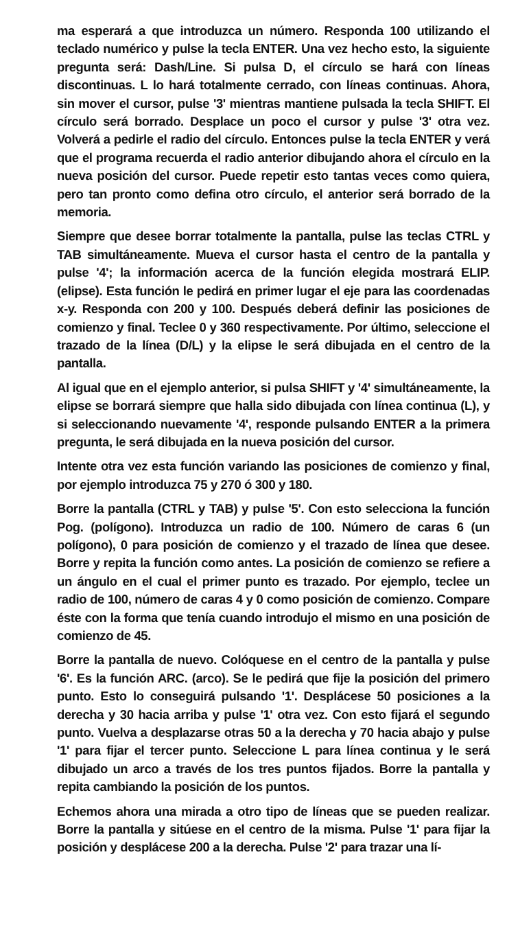ma esperará a que introduzca un número. Responda 100 utilizando el teclado numérico y pulse la tecla ENTER. Una vez hecho esto, la siguiente pregunta será: Dash/Line. Si pulsa D, el círculo se hará con líneas discontinuas. L lo hará totalmente cerrado, con líneas continuas. Ahora, sin mover el cursor, pulse '3' mientras mantiene pulsada la tecla SHIFT. El círculo será borrado. Desplace un poco el cursor y pulse '3' otra vez. Volverá a pedirle el radio del círculo. Entonces pulse la tecla ENTER y verá que el programa recuerda el radio anterior dibujando ahora el círculo en la nueva posición del cursor. Puede repetir esto tantas veces como quiera, pero tan pronto como defina otro círculo, el anterior será borrado de la memoria.
Siempre que desee borrar totalmente la pantalla, pulse las teclas CTRL y TAB simultáneamente. Mueva el cursor hasta el centro de la pantalla y pulse '4'; la información acerca de la función elegida mostrará ELIP. (elipse). Esta función le pedirá en primer lugar el eje para las coordenadas x-y. Responda con 200 y 100. Después deberá definir las posiciones de comienzo y final. Teclee 0 y 360 respectivamente. Por último, seleccione el trazado de la línea (D/L) y la elipse le será dibujada en el centro de la pantalla.
Al igual que en el ejemplo anterior, si pulsa SHIFT y '4' simultáneamente, la elipse se borrará siempre que halla sido dibujada con línea continua (L), y si seleccionando nuevamente '4', responde pulsando ENTER a la primera pregunta, le será dibujada en la nueva posición del cursor.
Intente otra vez esta función variando las posiciones de comienzo y final, por ejemplo introduzca 75 y 270 ó 300 y 180.
Borre la pantalla (CTRL y TAB) y pulse '5'. Con esto selecciona la función Pog. (polígono). Introduzca un radio de 100. Número de caras 6 (un polígono), 0 para posición de comienzo y el trazado de línea que desee. Borre y repita la función como antes. La posición de comienzo se refiere a un ángulo en el cual el primer punto es trazado. Por ejemplo, teclee un radio de 100, número de caras 4 y 0 como posición de comienzo. Compare éste con la forma que tenía cuando introdujo el mismo en una posición de comienzo de 45.
Borre la pantalla de nuevo. Colóquese en el centro de la pantalla y pulse '6'. Es la función ARC. (arco). Se le pedirá que fije la posición del primero punto. Esto lo conseguirá pulsando '1'. Desplácese 50 posiciones a la derecha y 30 hacia arriba y pulse '1' otra vez. Con esto fijará el segundo punto. Vuelva a desplazarse otras 50 a la derecha y 70 hacia abajo y pulse '1' para fijar el tercer punto. Seleccione L para línea continua y le será dibujado un arco a través de los tres puntos fijados. Borre la pantalla y repita cambiando la posición de los puntos.
Echemos ahora una mirada a otro tipo de líneas que se pueden realizar. Borre la pantalla y sitúese en el centro de la misma. Pulse '1' para fijar la posición y desplácese 200 a la derecha. Pulse '2' para trazar una lí-